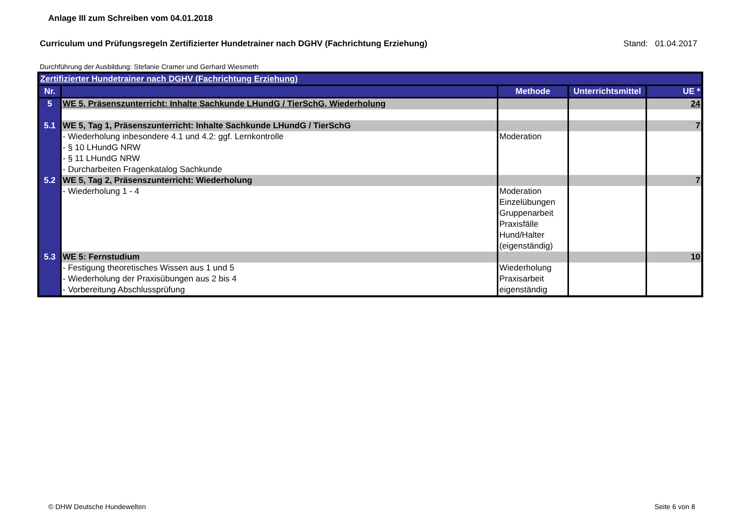Anlage III zum Schreiben vom 04.01.2018
Curriculum und Prüfungsregeln Zertifizierter Hundetrainer nach DGHV (Fachrichtung Erziehung) Stand: 01.04.2017
Durchführung der Ausbildung: Stefanie Cramer und Gerhard Wiesmeth
| Zertifizierter Hundetrainer nach DGHV (Fachrichtung Erziehung) | | | | |
| Nr. | | Methode | Unterrichtsmittel | UE * |
| 5 | WE 5, Präsenszunterricht: Inhalte Sachkunde LHundG / TierSchG, Wiederholung | | | 24 |
| 5.1 | WE 5, Tag 1, Präsenszunterricht: Inhalte Sachkunde LHundG / TierSchG | | | 7 |
| | - Wiederholung inbesondere 4.1 und 4.2: ggf. Lernkontrolle - § 10 LHundG NRW - § 11 LHundG NRW - Durcharbeiten Fragenkatalog Sachkunde | Moderation | | |
| 5.2 | WE 5, Tag 2, Präsenszunterricht: Wiederholung | | | 7 |
| | - Wiederholung 1 - 4 | Moderation Einzelübungen Gruppenarbeit Praxisfälle Hund/Halter (eigenständig) | | |
| 5.3 | WE 5: Fernstudium | | | 10 |
| | - Festigung theoretisches Wissen aus 1 und 5 - Wiederholung der Praxisübungen aus 2 bis 4 - Vorbereitung Abschlussprüfung | Wiederholung Praxisarbeit eigenständig | | |
© DHW Deutsche Hundewelten Seite 6 von 8